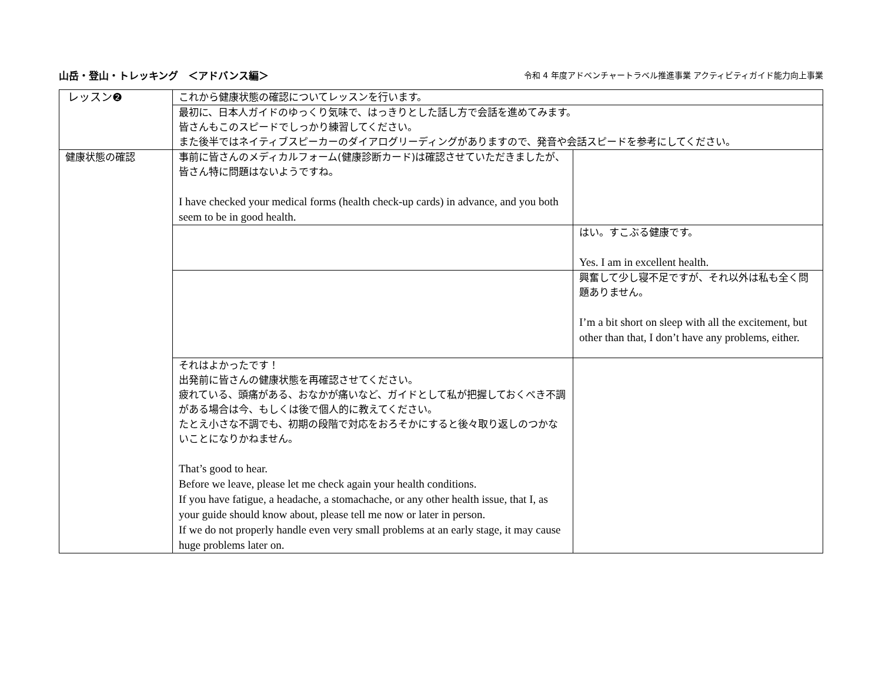山岳・登山・トレッキング　＜アドバンス編＞
令和 4 年度アドベンチャートラベル推進事業 アクティビティガイド能力向上事業
| レッスン❷ | これから健康状態の確認についてレッスンを行います。 | |
| | 最初に、日本人ガイドのゆっくり気味で、はっきりとした話し方で会話を進めてみます。 皆さんもこのスピードでしっかり練習してください。 また後半ではネイティブスピーカーのダイアログリーディングがありますので、発音や会話スピードを参考にしてください。 | |
| 健康状態の確認 | 事前に皆さんのメディカルフォーム(健康診断カード)は確認させていただきましたが、皆さん特に問題はないようですね。 I have checked your medical forms (health check-up cards) in advance, and you both seem to be in good health. | |
| | | はい。すこぶる健康です。 Yes. I am in excellent health. |
| | | 興奮して少し寝不足ですが、それ以外は私も全く問題ありません。 I’m a bit short on sleep with all the excitement, but other than that, I don’t have any problems, either. |
| | それはよかったです！ 出発前に皆さんの健康状態を再確認させてください。 疲れている、頭痛がある、おなかが痛いなど、ガイドとして私が把握しておくべき不調がある場合は今、もしくは後で個人的に教えてください。 たとえ小さな不調でも、初期の段階で対応をおろそかにすると後々取り返しのつかないことになりかねません。 That’s good to hear. Before we leave, please let me check again your health conditions. If you have fatigue, a headache, a stomachache, or any other health issue, that I, as your guide should know about, please tell me now or later in person. If we do not properly handle even very small problems at an early stage, it may cause huge problems later on. | |